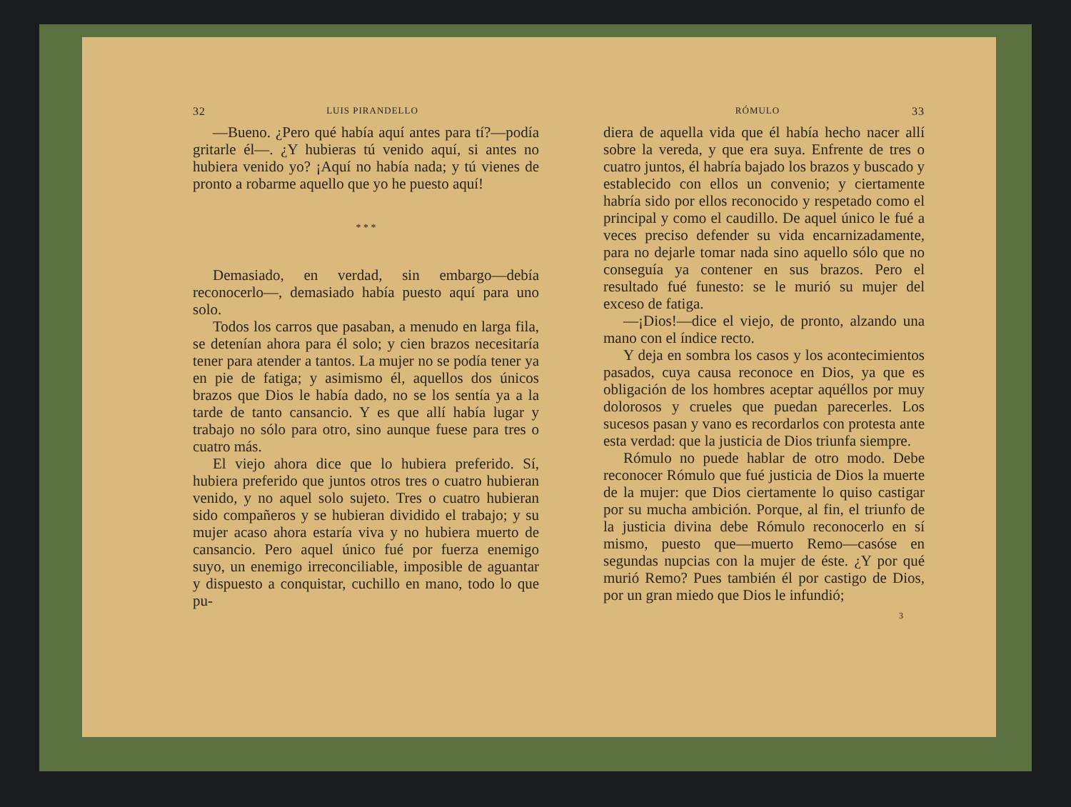32 LUIS PIRANDELLO
—Bueno. ¿Pero qué había aquí antes para tí?—podía gritarle él—. ¿Y hubieras tú venido aquí, si antes no hubiera venido yo? ¡Aquí no había nada; y tú vienes de pronto a robarme aquello que yo he puesto aquí!
* * *
Demasiado, en verdad, sin embargo—debía reconocerlo—, demasiado había puesto aquí para uno solo.
Todos los carros que pasaban, a menudo en larga fila, se detenían ahora para él solo; y cien brazos necesitaría tener para atender a tantos. La mujer no se podía tener ya en pie de fatiga; y asimismo él, aquellos dos únicos brazos que Dios le había dado, no se los sentía ya a la tarde de tanto cansancio. Y es que allí había lugar y trabajo no sólo para otro, sino aunque fuese para tres o cuatro más.
El viejo ahora dice que lo hubiera preferido. Sí, hubiera preferido que juntos otros tres o cuatro hubieran venido, y no aquel solo sujeto. Tres o cuatro hubieran sido compañeros y se hubieran dividido el trabajo; y su mujer acaso ahora estaría viva y no hubiera muerto de cansancio. Pero aquel único fué por fuerza enemigo suyo, un enemigo irreconciliable, imposible de aguantar y dispuesto a conquistar, cuchillo en mano, todo lo que pu-
RÓMULO 33
diera de aquella vida que él había hecho nacer allí sobre la vereda, y que era suya. Enfrente de tres o cuatro juntos, él habría bajado los brazos y buscado y establecido con ellos un convenio; y ciertamente habría sido por ellos reconocido y respetado como el principal y como el caudillo. De aquel único le fué a veces preciso defender su vida encarnizadamente, para no dejarle tomar nada sino aquello sólo que no conseguía ya contener en sus brazos. Pero el resultado fué funesto: se le murió su mujer del exceso de fatiga.
—¡Dios!—dice el viejo, de pronto, alzando una mano con el índice recto.
Y deja en sombra los casos y los acontecimientos pasados, cuya causa reconoce en Dios, ya que es obligación de los hombres aceptar aquéllos por muy dolorosos y crueles que puedan parecerles. Los sucesos pasan y vano es recordarlos con protesta ante esta verdad: que la justicia de Dios triunfa siempre.
Rómulo no puede hablar de otro modo. Debe reconocer Rómulo que fué justicia de Dios la muerte de la mujer: que Dios ciertamente lo quiso castigar por su mucha ambición. Porque, al fin, el triunfo de la justicia divina debe Rómulo reconocerlo en sí mismo, puesto que—muerto Remo—casóse en segundas nupcias con la mujer de éste. ¿Y por qué murió Remo? Pues también él por castigo de Dios, por un gran miedo que Dios le infundió;
3